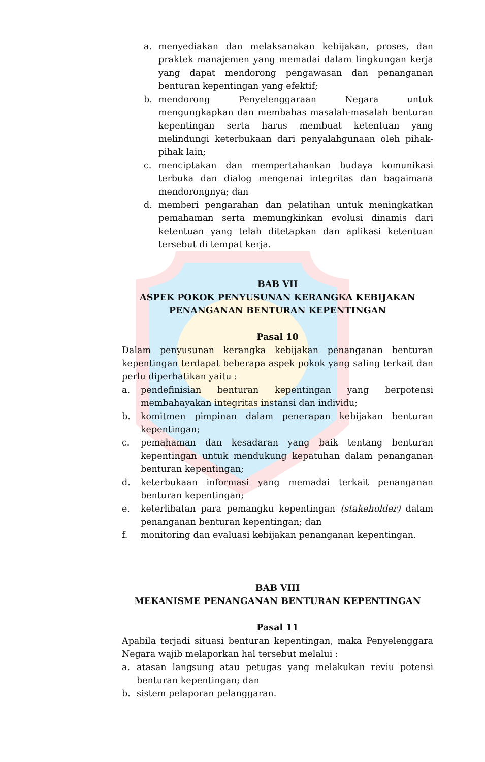a. menyediakan dan melaksanakan kebijakan, proses, dan praktek manajemen yang memadai dalam lingkungan kerja yang dapat mendorong pengawasan dan penanganan benturan kepentingan yang efektif;
b. mendorong Penyelenggaraan Negara untuk mengungkapkan dan membahas masalah-masalah benturan kepentingan serta harus membuat ketentuan yang melindungi keterbukaan dari penyalahgunaan oleh pihak-pihak lain;
c. menciptakan dan mempertahankan budaya komunikasi terbuka dan dialog mengenai integritas dan bagaimana mendorongnya; dan
d. memberi pengarahan dan pelatihan untuk meningkatkan pemahaman serta memungkinkan evolusi dinamis dari ketentuan yang telah ditetapkan dan aplikasi ketentuan tersebut di tempat kerja.
BAB VII
ASPEK POKOK PENYUSUNAN KERANGKA KEBIJAKAN PENANGANAN BENTURAN KEPENTINGAN
Pasal 10
Dalam penyusunan kerangka kebijakan penanganan benturan kepentingan terdapat beberapa aspek pokok yang saling terkait dan perlu diperhatikan yaitu :
a. pendefinisian benturan kepentingan yang berpotensi membahayakan integritas instansi dan individu;
b. komitmen pimpinan dalam penerapan kebijakan benturan kepentingan;
c. pemahaman dan kesadaran yang baik tentang benturan kepentingan untuk mendukung kepatuhan dalam penanganan benturan kepentingan;
d. keterbukaan informasi yang memadai terkait penanganan benturan kepentingan;
e. keterlibatan para pemangku kepentingan (stakeholder) dalam penanganan benturan kepentingan; dan
f. monitoring dan evaluasi kebijakan penanganan kepentingan.
BAB VIII
MEKANISME PENANGANAN BENTURAN KEPENTINGAN
Pasal 11
Apabila terjadi situasi benturan kepentingan, maka Penyelenggara Negara wajib melaporkan hal tersebut melalui :
a. atasan langsung atau petugas yang melakukan reviu potensi benturan kepentingan; dan
b. sistem pelaporan pelanggaran.